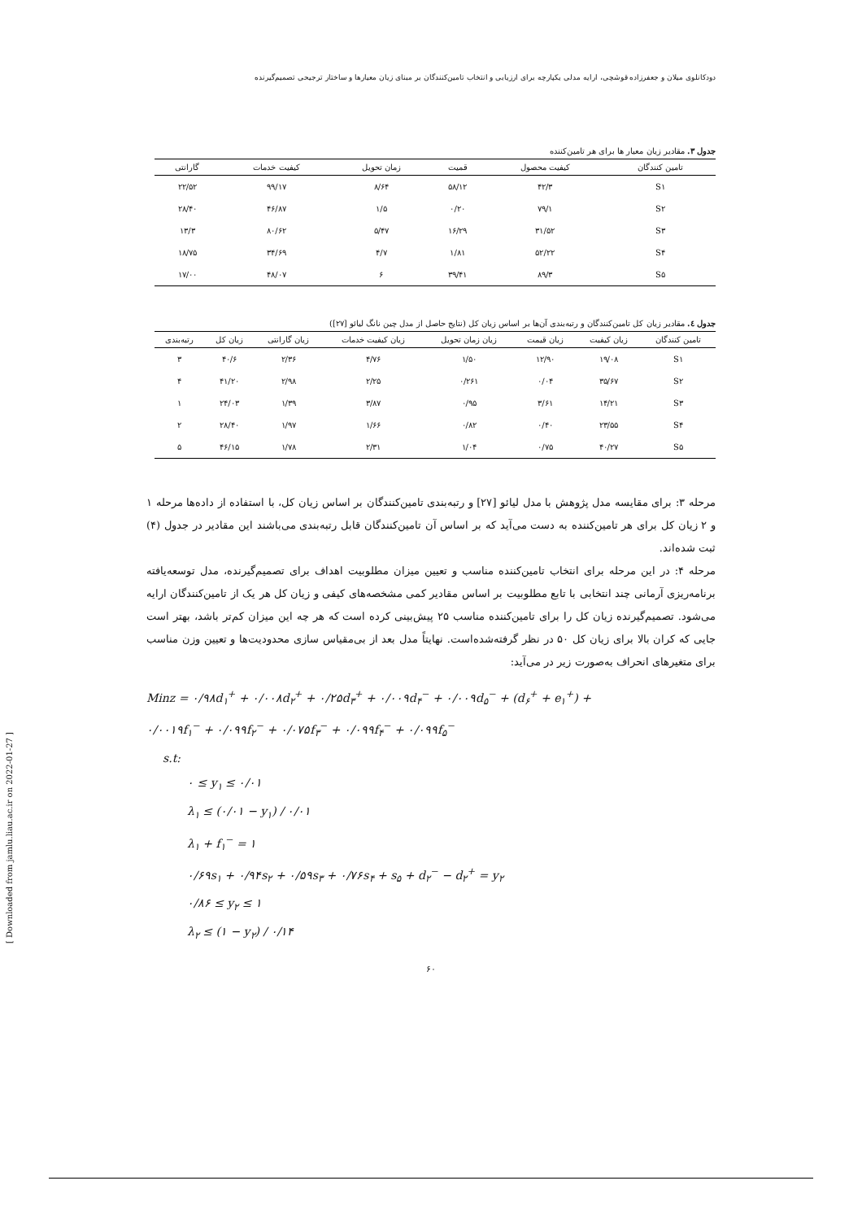دودکانلوی میلان و جعفرزاده قوشچی، ارایه مدلی یکپارچه برای ارزیابی و انتخاب تامین‌کنندگان بر مبنای زیان معیارها و ساختار ترجیحی تصمیم‌گیرنده
جدول ۳. مقادیر زیان معیار ها برای هر تامین‌کننده
| تامین کنندگان | کیفیت محصول | قمیت | زمان تحویل | کیفیت خدمات | گارانتی |
| --- | --- | --- | --- | --- | --- |
| S۱ | ۴۲/۳ | ۵۸/۱۲ | ۸/۶۴ | ۹۹/۱۷ | ۲۲/۵۲ |
| S۲ | ۷۹/۱ | ۰/۲۰ | ۱/۵ | ۴۶/۸۷ | ۲۸/۴۰ |
| S۳ | ۳۱/۵۲ | ۱۶/۲۹ | ۵/۴۷ | ۸۰/۶۲ | ۱۳/۳ |
| S۴ | ۵۲/۲۲ | ۱/۸۱ | ۴/۷ | ۳۴/۶۹ | ۱۸/۷۵ |
| S۵ | ۸۹/۳ | ۳۹/۴۱ | ۶ | ۴۸/۰۷ | ۱۷/۰۰ |
جدول ٤. مقادیر زیان کل تامین‌کنندگان و رتبه‌بندی آن‌ها بر اساس زیان کل (نتایج حاصل از مدل چین نانگ لیائو [۲۷])
| تامین کنندگان | زیان کیفیت | زیان قیمت | زیان زمان تحویل | زیان کیفیت خدمات | زیان گارانتی | زیان کل | رتبه‌بندی |
| --- | --- | --- | --- | --- | --- | --- | --- |
| S۱ | ۱۹/۰۸ | ۱۲/۹۰ | ۱/۵۰ | ۴/۷۶ | ۲/۳۶ | ۴۰/۶ | ۳ |
| S۲ | ۳۵/۶۷ | ۰/۰۴ | ۰/۲۶۱ | ۲/۲۵ | ۲/۹۸ | ۴۱/۲۰ | ۴ |
| S۳ | ۱۴/۲۱ | ۳/۶۱ | ۰/۹۵ | ۳/۸۷ | ۱/۳۹ | ۲۴/۰۳ | ۱ |
| S۴ | ۲۳/۵۵ | ۰/۴۰ | ۰/۸۲ | ۱/۶۶ | ۱/۹۷ | ۲۸/۴۰ | ۲ |
| S۵ | ۴۰/۲۷ | ۰/۷۵ | ۱/۰۴ | ۲/۳۱ | ۱/۷۸ | ۴۶/۱۵ | ۵ |
مرحله ۳: برای مقایسه مدل پژوهش با مدل لیائو [۲۷] و رتبه‌بندی تامین‌کنندگان بر اساس زیان کل، با استفاده از داده‌ها مرحله ۱ و ۲ زیان کل برای هر تامین‌کننده به دست می‌آید که بر اساس آن تامین‌کنندگان قابل رتبه‌بندی می‌باشند این مقادیر در جدول (۴) ثبت شده‌اند.
مرحله ۴: در این مرحله برای انتخاب تامین‌کننده مناسب و تعیین میزان مطلوبیت اهداف برای تصمیم‌گیرنده، مدل توسعه‌یافته برنامه‌ریزی آرمانی چند انتخابی با تابع مطلوبیت بر اساس مقادیر کمی مشخصه‌های کیفی و زیان کل هر یک از تامین‌کنندگان ارایه می‌شود. تصمیم‌گیرنده زیان کل را برای تامین‌کننده مناسب ۲۵ پیش‌بینی کرده است که هر چه این میزان کم‌تر باشد، بهتر است جایی که کران بالا برای زیان کل ۵۰ در نظر گرفته‌شده‌است. نهایتاً مدل بعد از بی‌مقیاس سازی محدودیت‌ها و تعیین وزن مناسب برای متغیرهای انحراف به‌صورت زیر در می‌آید:
Minz = ۰/۹۸d<sub>۱</sub><sup>+</sup> + ۰/۰۰۸d<sub>۲</sub><sup>+</sup> + ۰/۲۵d<sub>۳</sub><sup>+</sup> + ۰/۰۰۹d<sub>۴</sub><sup>−</sup> + ۰/۰۰۹d<sub>۵</sub><sup>−</sup> + (d<sub>۶</sub><sup>+</sup> + e<sub>۱</sub><sup>+</sup>) +
۰/۰۰۱۹f<sub>۱</sub><sup>−</sup> + ۰/۰۹۹f<sub>۲</sub><sup>−</sup> + ۰/۰۷۵f<sub>۳</sub><sup>−</sup> + ۰/۰۹۹f<sub>۴</sub><sup>−</sup> + ۰/۰۹۹f<sub>۵</sub><sup>−</sup>
s.t:
۰ ≤ y<sub>۱</sub> ≤ ۰/۰۱
λ<sub>۱</sub> ≤ (۰/۰۱ − y<sub>۱</sub>) / ۰/۰۱
λ<sub>۱</sub> + f<sub>۱</sub><sup>−</sup> = ۱
۰/۶۹s<sub>۱</sub> + ۰/۹۴s<sub>۲</sub> + ۰/۵۹s<sub>۳</sub> + ۰/۷۶s<sub>۴</sub> + s<sub>۵</sub> + d<sub>۲</sub><sup>−</sup> − d<sub>۲</sub><sup>+</sup> = y<sub>۲</sub>
۰/۸۶ ≤ y<sub>۲</sub> ≤ ۱
λ<sub>۲</sub> ≤ (۱ − y<sub>۲</sub>) / ۰/۱۴
۶۰
[ Downloaded from jamlu.liau.ac.ir on 2022-01-27 ]